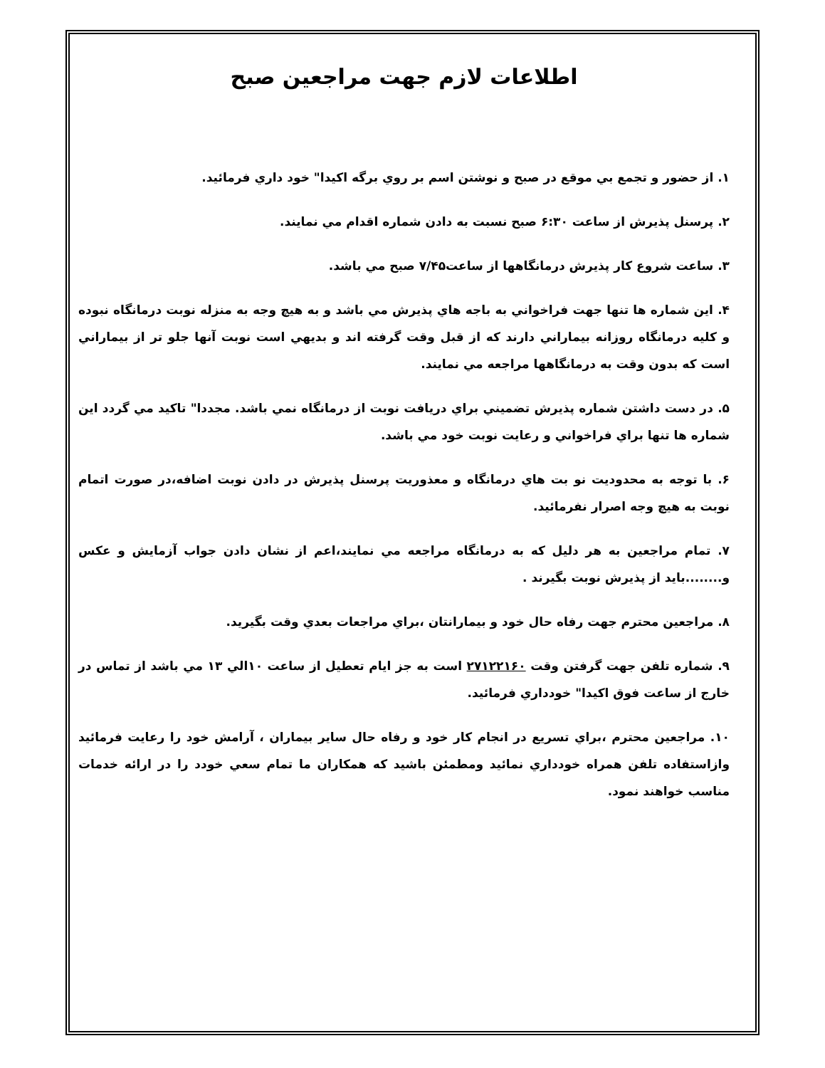اطلاعات لازم جهت مراجعين صبح
۱. از حضور و تجمع بي موقع در صبح و نوشتن اسم بر روي برگه اكيدا" خود داري فرمائيد.
۲. پرسنل پذيرش از ساعت ۶:۳۰ صبح نسبت به دادن شماره اقدام مي نمايند.
۳. ساعت شروع كار پذيرش درمانگاهها از ساعت۷/۴۵ صبح مي باشد.
۴. اين شماره ها تنها جهت فراخواني به باجه هاي پذيرش مي باشد و به هيچ وجه به منزله نوبت درمانگاه نبوده و كليه درمانگاه روزانه بيماراني دارند كه از قبل وقت گرفته اند و بديهي است نوبت آنها جلو تر از بيماراني است كه بدون وقت به درمانگاهها مراجعه مي نمايند.
۵. در دست داشتن شماره پذيرش تضميني براي دريافت نوبت از درمانگاه نمي باشد. مجددا" تاكيد مي گردد اين شماره ها تنها براي فراخواني و رعايت نوبت خود مي باشد.
۶. با توجه به محدوديت نو بت هاي درمانگاه و معذوريت پرسنل پذيرش در دادن نوبت اضافه،در صورت اتمام نوبت به هيچ وجه اصرار نفرمائيد.
۷. تمام مراجعين به هر دليل كه به درمانگاه مراجعه مي نمايند،اعم از نشان دادن جواب آزمايش و عكس و........بايد از پذيرش نوبت بگيرند .
۸. مراجعين محترم جهت رفاه حال خود و بيمارانتان ،براي مراجعات بعدي وقت بگيريد.
۹. شماره تلفن جهت گرفتن وقت ۲۷۱۲۲۱۶۰ است به جز ايام تعطيل از ساعت ۱۰الي ۱۳ مي باشد از تماس در خارج از ساعت فوق اكيدا" خودداري فرمائيد.
۱۰. مراجعين محترم ،براي تسريع در انجام كار خود و رفاه حال ساير بيماران ، آرامش خود را رعايت فرمائيد وازاستفاده تلفن همراه خودداري نمائيد ومطمئن باشيد كه همكاران ما تمام سعي خودد را در ارائه خدمات مناسب خواهند نمود.